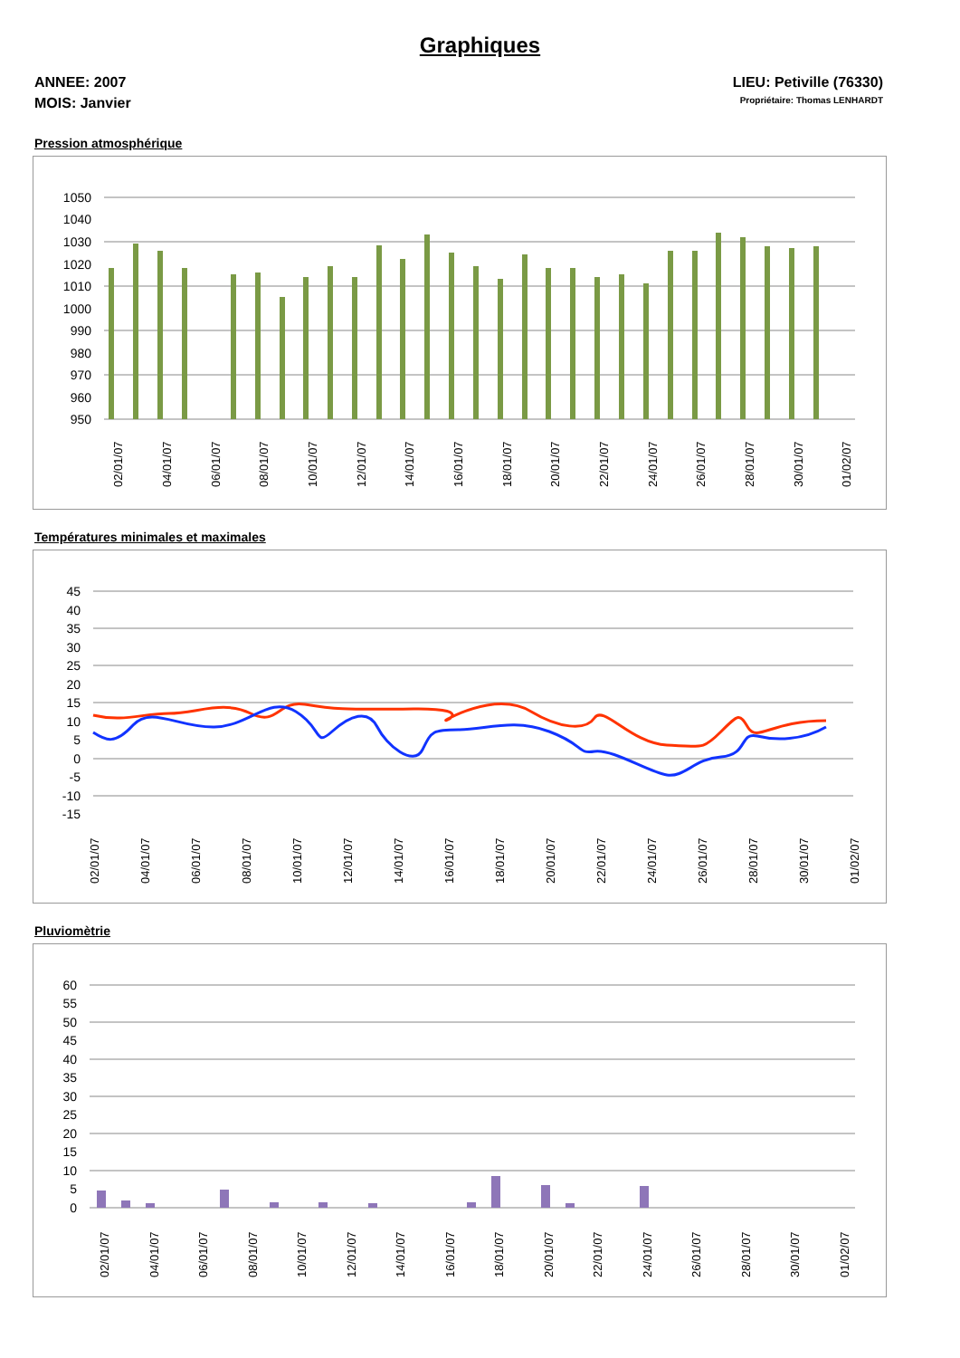Graphiques
ANNEE: 2007
MOIS: Janvier
LIEU: Petiville (76330)
Propriétaire: Thomas LENHARDT
Pression atmosphérique
1050
1040
1030
1020
1010
1000
990
980
970
960
950
02/01/07
04/01/07
06/01/07
08/01/07
10/01/07
12/01/07
14/01/07
16/01/07
18/01/07
20/01/07
22/01/07
24/01/07
26/01/07
28/01/07
30/01/07
01/02/07
Températures minimales et maximales
45
40
35
30
25
20
15
10
5
0
-5
-10
-15
02/01/07
04/01/07
06/01/07
08/01/07
10/01/07
12/01/07
14/01/07
16/01/07
18/01/07
20/01/07
22/01/07
24/01/07
26/01/07
28/01/07
30/01/07
01/02/07
Pluviomètrie
60
55
50
45
40
35
30
25
20
15
10
5
0
02/01/07
04/01/07
06/01/07
08/01/07
10/01/07
12/01/07
14/01/07
16/01/07
18/01/07
20/01/07
22/01/07
24/01/07
26/01/07
28/01/07
30/01/07
01/02/07